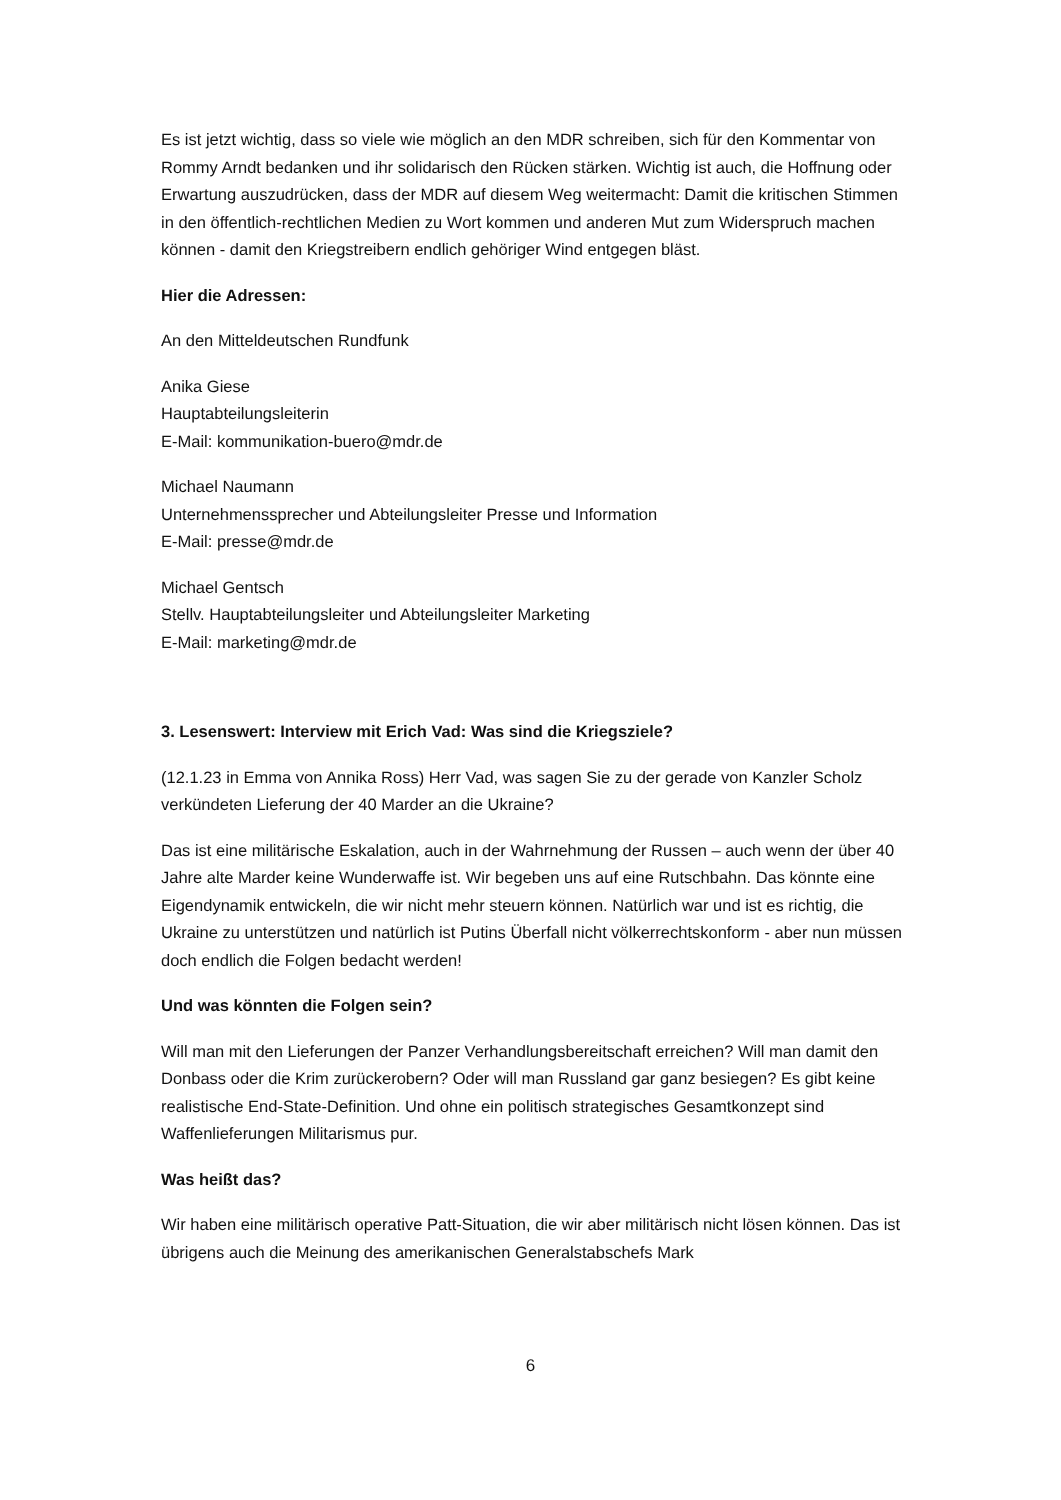Es ist jetzt wichtig, dass so viele wie möglich an den MDR schreiben, sich für den Kommentar von Rommy Arndt bedanken und ihr solidarisch den Rücken stärken. Wichtig ist auch, die Hoffnung oder Erwartung auszudrücken, dass der MDR auf diesem Weg weitermacht: Damit die kritischen Stimmen in den öffentlich-rechtlichen Medien zu Wort kommen und anderen Mut zum Widerspruch machen können - damit den Kriegstreibern endlich gehöriger Wind entgegen bläst.
Hier die Adressen:
An den Mitteldeutschen Rundfunk
Anika Giese
Hauptabteilungsleiterin
E-Mail: kommunikation-buero@mdr.de
Michael Naumann
Unternehmenssprecher und Abteilungsleiter Presse und Information
E-Mail: presse@mdr.de
Michael Gentsch
Stellv. Hauptabteilungsleiter und Abteilungsleiter Marketing
E-Mail: marketing@mdr.de
3. Lesenswert: Interview mit Erich Vad: Was sind die Kriegsziele?
(12.1.23 in Emma von Annika Ross) Herr Vad, was sagen Sie zu der gerade von Kanzler Scholz verkündeten Lieferung der 40 Marder an die Ukraine?
Das ist eine militärische Eskalation, auch in der Wahrnehmung der Russen – auch wenn der über 40 Jahre alte Marder keine Wunderwaffe ist. Wir begeben uns auf eine Rutschbahn. Das könnte eine Eigendynamik entwickeln, die wir nicht mehr steuern können. Natürlich war und ist es richtig, die Ukraine zu unterstützen und natürlich ist Putins Überfall nicht völkerrechtskonform - aber nun müssen doch endlich die Folgen bedacht werden!
Und was könnten die Folgen sein?
Will man mit den Lieferungen der Panzer Verhandlungsbereitschaft erreichen? Will man damit den Donbass oder die Krim zurückerobern? Oder will man Russland gar ganz besiegen? Es gibt keine realistische End-State-Definition. Und ohne ein politisch strategisches Gesamtkonzept sind Waffenlieferungen Militarismus pur.
Was heißt das?
Wir haben eine militärisch operative Patt-Situation, die wir aber militärisch nicht lösen können. Das ist übrigens auch die Meinung des amerikanischen Generalstabschefs Mark
6